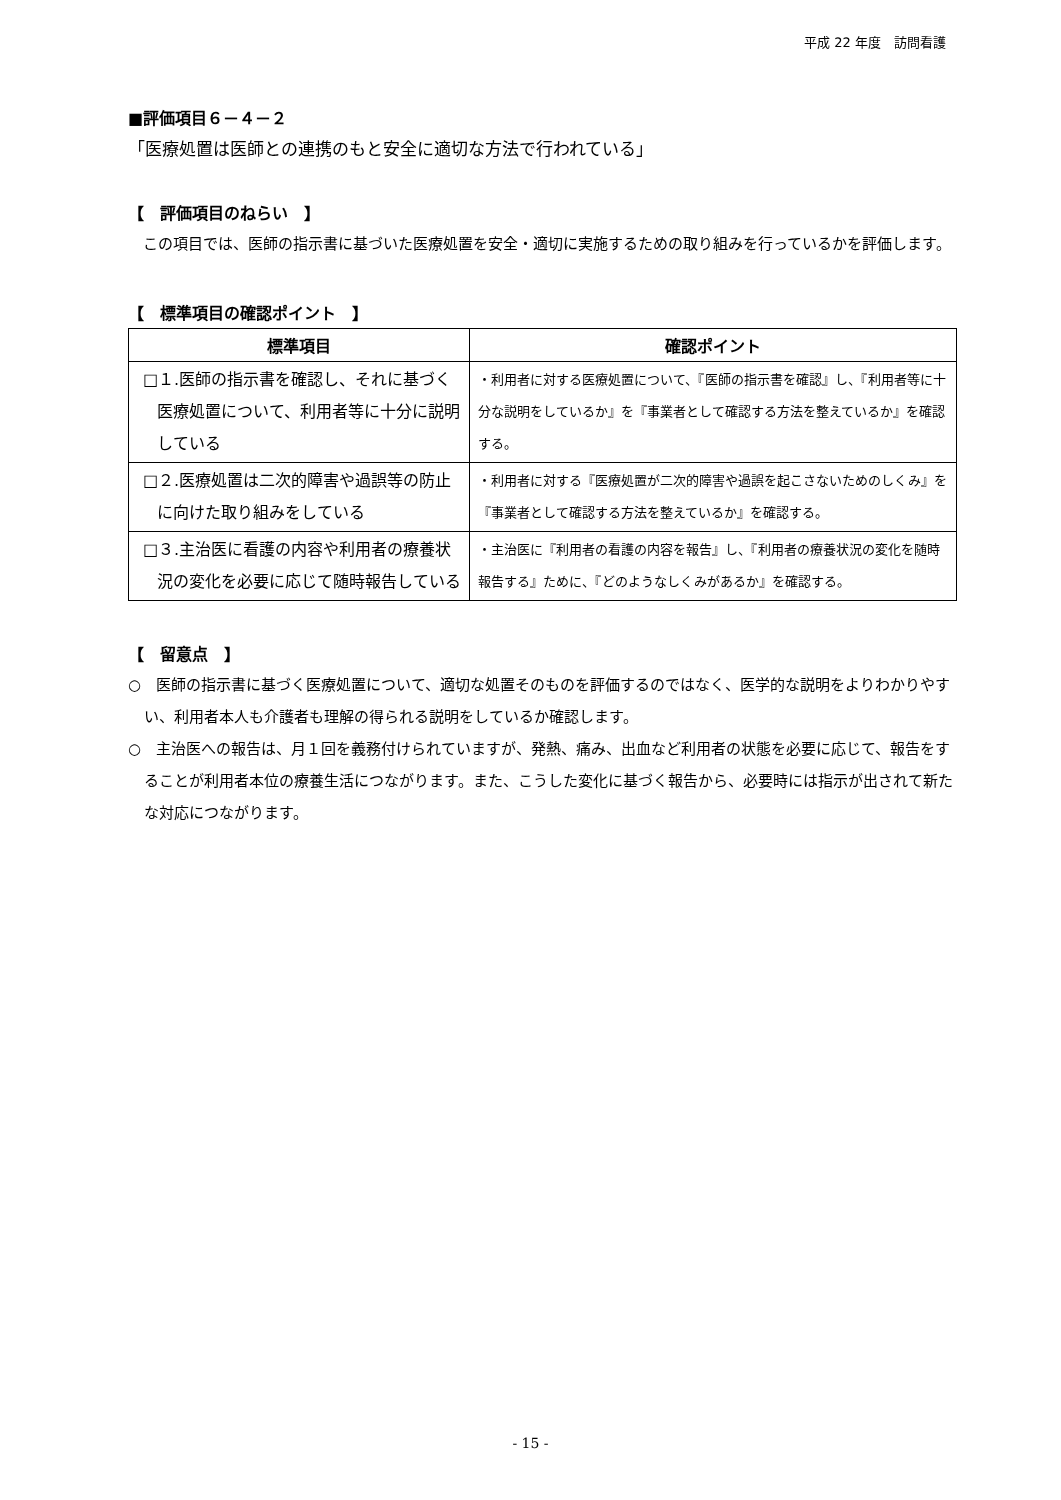平成 22 年度　訪問看護
■評価項目６－４－２
「医療処置は医師との連携のもと安全に適切な方法で行われている」
【　評価項目のねらい　】
　この項目では、医師の指示書に基づいた医療処置を安全・適切に実施するための取り組みを行っているかを評価します。
【　標準項目の確認ポイント　】
| 標準項目 | 確認ポイント |
| --- | --- |
| □１.医師の指示書を確認し、それに基づく医療処置について、利用者等に十分に説明している | ・利用者に対する医療処置について、『医師の指示書を確認』し、『利用者等に十分な説明をしているか』を『事業者として確認する方法を整えているか』を確認する。 |
| □２.医療処置は二次的障害や過誤等の防止に向けた取り組みをしている | ・利用者に対する『医療処置が二次的障害や過誤を起こさないためのしくみ』を『事業者として確認する方法を整えているか』を確認する。 |
| □３.主治医に看護の内容や利用者の療養状況の変化を必要に応じて随時報告している | ・主治医に『利用者の看護の内容を報告』し、『利用者の療養状況の変化を随時報告する』ために、『どのようなしくみがあるか』を確認する。 |
【　留意点　】
○　医師の指示書に基づく医療処置について、適切な処置そのものを評価するのではなく、医学的な説明をよりわかりやすい、利用者本人も介護者も理解の得られる説明をしているか確認します。
○　主治医への報告は、月１回を義務付けられていますが、発熱、痛み、出血など利用者の状態を必要に応じて、報告をすることが利用者本位の療養生活につながります。また、こうした変化に基づく報告から、必要時には指示が出されて新たな対応につながります。
- 15 -